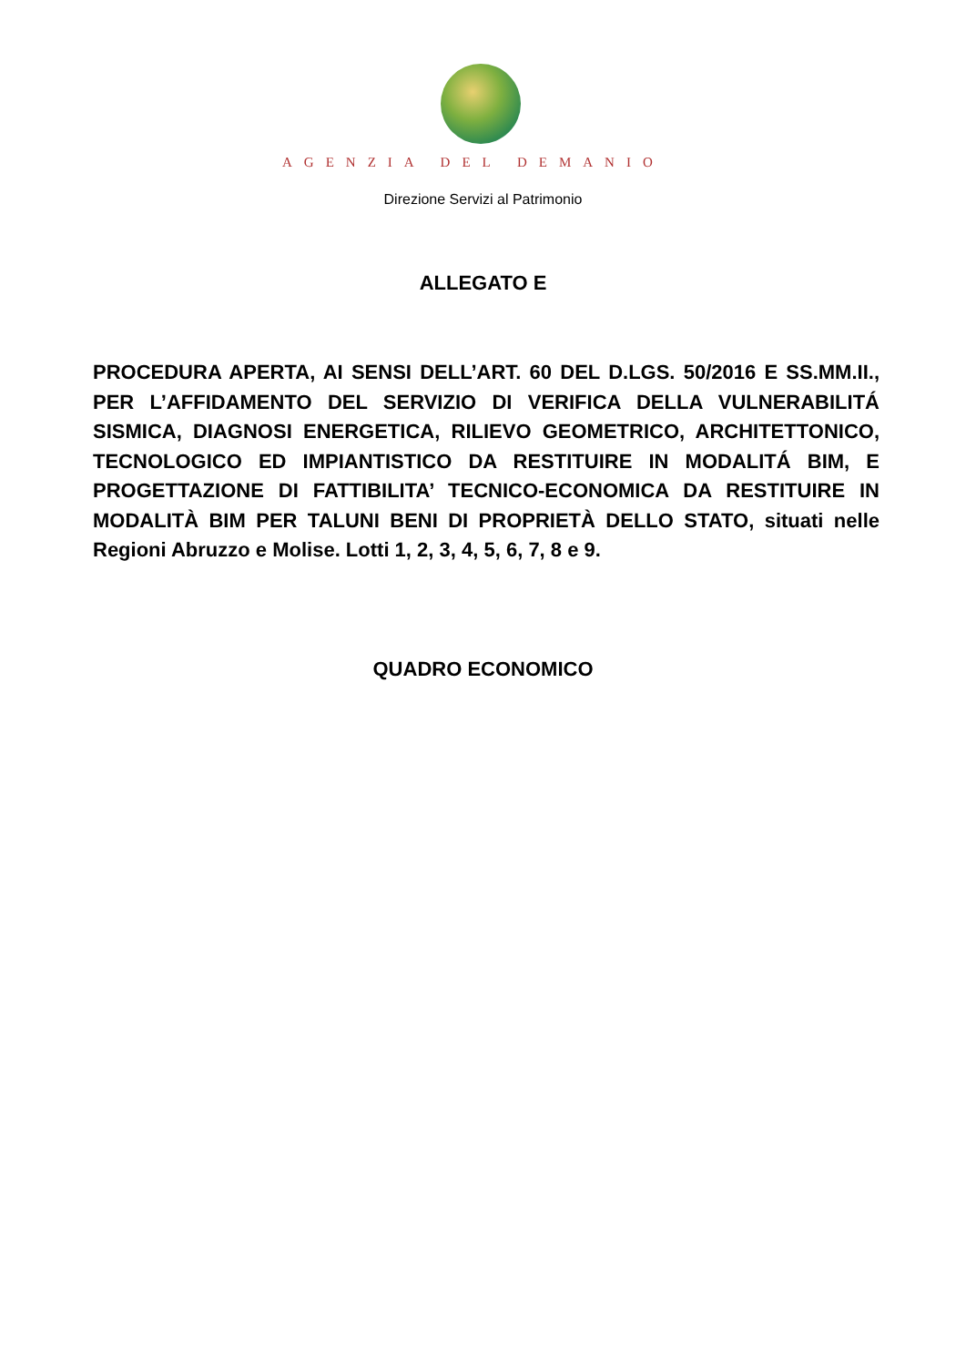AGENZIA DEL DEMANIO
Direzione Servizi al Patrimonio
ALLEGATO E
PROCEDURA APERTA, AI SENSI DELL’ART. 60 DEL D.LGS. 50/2016 E SS.MM.II., PER L’AFFIDAMENTO DEL SERVIZIO DI VERIFICA DELLA VULNERABILITÁ SISMICA, DIAGNOSI ENERGETICA, RILIEVO GEOMETRICO, ARCHITETTONICO, TECNOLOGICO ED IMPIANTISTICO DA RESTITUIRE IN MODALITÁ BIM, E PROGETTAZIONE DI FATTIBILITA’ TECNICO-ECONOMICA DA RESTITUIRE IN MODALITÀ BIM PER TALUNI BENI DI PROPRIETÀ DELLO STATO, situati nelle Regioni Abruzzo e Molise. Lotti 1, 2, 3, 4, 5, 6, 7, 8 e 9.
QUADRO ECONOMICO